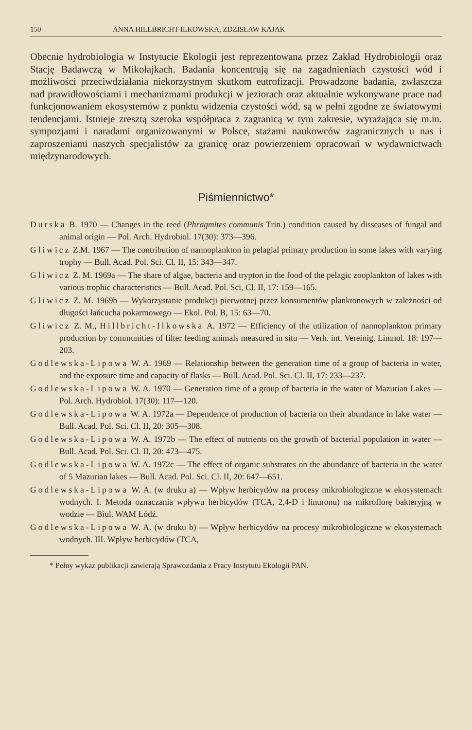150 ANNA HILLBRICHT-ILKOWSKA, ZDZISŁAW KAJAK
Obecnie hydrobiologia w Instytucie Ekologii jest reprezentowana przez Zakład Hydrobiologii oraz Stację Badawczą w Mikołajkach. Badania koncentrują się na zagadnieniach czystości wód i możliwości przeciwdziałania niekorzystnym skutkom eutrofizacji. Prowadzone badania, zwłaszcza nad prawidłowościami i mechanizmami produkcji w jeziorach oraz aktualnie wykonywane prace nad funkcjonowaniem ekosystemów z punktu widzenia czystości wód, są w pełni zgodne ze światowymi tendencjami. Istnieje zresztą szeroka współpraca z zagranicą w tym zakresie, wyrażająca się m.in. sympozjami i naradami organizowanymi w Polsce, stażami naukowców zagranicznych u nas i zaproszeniami naszych specjalistów za granicę oraz powierzeniem opracowań w wydawnictwach międzynarodowych.
Piśmiennictwo*
Durska B. 1970 — Changes in the reed (Phragmites communis Trin.) condition caused by disseases of fungal and animal origin — Pol. Arch. Hydrobiol. 17(30): 373—396.
Gliwicz Z.M. 1967 — The contribution of nannoplankton in pelagial primary production in some lakes with varying trophy — Bull. Acad. Pol. Sci. Cl. II, 15: 343—347.
Gliwicz Z. M. 1969a — The share of algae, bacteria and trypton in the food of the pelagic zooplankton of lakes with various trophic characteristics — Bull. Acad. Pol. Sci, Cl. II, 17: 159—165.
Gliwicz Z. M. 1969b — Wykorzystanie produkcji pierwotnej przez konsumentów planktonowych w zależności od długości łańcucha pokarmowego — Ekol. Pol. B, 15: 63—70.
Gliwicz Z. M., Hillbricht-Ilkowska A. 1972 — Efficiency of the utilization of nannoplankton primary production by communities of filter feeding animals measured in situ — Verh. int. Vereinig. Limnol. 18: 197—203.
Godlewska-Lipowa W. A. 1969 — Relationship between the generation time of a group of bacteria in water, and the exposure time and capacity of flasks — Bull. Acad. Pol. Sci. Cl. II, 17: 233—237.
Godlewska-Lipowa W. A. 1970 — Generation time of a group of bacteria in the water of Mazurian Lakes — Pol. Arch. Hydrobiol. 17(30): 117—120.
Godlewska-Lipowa W. A. 1972a — Dependence of production of bacteria on their abundance in lake water — Bull. Acad. Pol. Sci. Cl. II, 20: 305—308.
Godlewska-Lipowa W. A. 1972b — The effect of nutrients on the growth of bacterial population in water — Bull. Acad. Pol. Sci. Cl. II, 20: 473—475.
Godlewska-Lipowa W. A. 1972c — The effect of organic substrates on the abundance of bacteria in the water of 5 Mazurian lakes — Bull. Acad. Pol. Sci. Cl. II, 20: 647—651.
Godlewska-Lipowa W. A. (w druku a) — Wpływ herbicydów na procesy mikrobiologiczne w ekosystemach wodnych. I. Metoda oznaczania wpływu herbicydów (TCA, 2,4-D i linuronu) na mikroflorę bakteryjną w wodzie — Biul. WAM Łódź.
Godlewska-Lipowa W. A. (w druku b) — Wpływ herbicydów na procesy mikrobiologiczne w ekosystemach wodnych. III. Wpływ herbicydów (TCA,
* Pełny wykaz publikacji zawierają Sprawozdania z Pracy Instytutu Ekologii PAN.